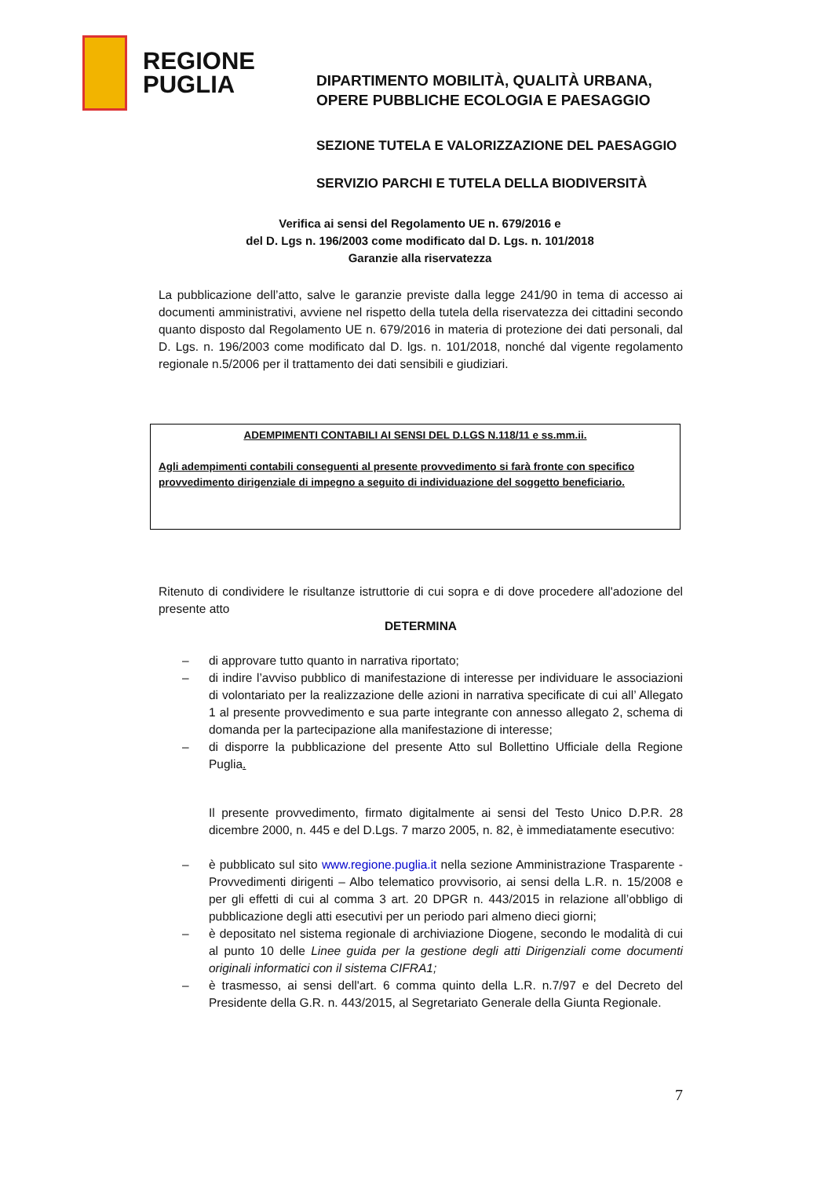REGIONE
PUGLIA
DIPARTIMENTO MOBILITÀ, QUALITÀ URBANA,
OPERE PUBBLICHE ECOLOGIA E PAESAGGIO
SEZIONE TUTELA E VALORIZZAZIONE DEL PAESAGGIO
SERVIZIO PARCHI E TUTELA DELLA BIODIVERSITÀ
Verifica ai sensi del Regolamento UE n. 679/2016 e
del D. Lgs n. 196/2003 come modificato dal D. Lgs. n. 101/2018
Garanzie alla riservatezza
La pubblicazione dell’atto, salve le garanzie previste dalla legge 241/90 in tema di accesso ai documenti amministrativi, avviene nel rispetto della tutela della riservatezza dei cittadini secondo quanto disposto dal Regolamento UE n. 679/2016 in materia di protezione dei dati personali, dal D. Lgs. n. 196/2003 come modificato dal D. lgs. n. 101/2018, nonché dal vigente regolamento regionale n.5/2006 per il trattamento dei dati sensibili e giudiziari.
ADEMPIMENTI CONTABILI AI SENSI DEL D.LGS N.118/11 e ss.mm.ii.
Agli adempimenti contabili conseguenti al presente provvedimento si farà fronte con specifico provvedimento dirigenziale di impegno a seguito di individuazione del soggetto beneficiario.
Ritenuto di condividere le risultanze istruttorie di cui sopra e di dove procedere all'adozione del presente atto
DETERMINA
– di approvare tutto quanto in narrativa riportato;
– di indire l’avviso pubblico di manifestazione di interesse per individuare le associazioni di volontariato per la realizzazione delle azioni in narrativa specificate di cui all’ Allegato 1 al presente provvedimento e sua parte integrante con annesso allegato 2, schema di domanda per la partecipazione alla manifestazione di interesse;
– di disporre la pubblicazione del presente Atto sul Bollettino Ufficiale della Regione Puglia.
Il presente provvedimento, firmato digitalmente ai sensi del Testo Unico D.P.R. 28 dicembre 2000, n. 445 e del D.Lgs. 7 marzo 2005, n. 82, è immediatamente esecutivo:
– è pubblicato sul sito www.regione.puglia.it nella sezione Amministrazione Trasparente - Provvedimenti dirigenti – Albo telematico provvisorio, ai sensi della L.R. n. 15/2008 e per gli effetti di cui al comma 3 art. 20 DPGR n. 443/2015 in relazione all’obbligo di pubblicazione degli atti esecutivi per un periodo pari almeno dieci giorni;
– è depositato nel sistema regionale di archiviazione Diogene, secondo le modalità di cui al punto 10 delle Linee guida per la gestione degli atti Dirigenziali come documenti originali informatici con il sistema CIFRA1;
– è trasmesso, ai sensi dell'art. 6 comma quinto della L.R. n.7/97 e del Decreto del Presidente della G.R. n. 443/2015, al Segretariato Generale della Giunta Regionale.
7